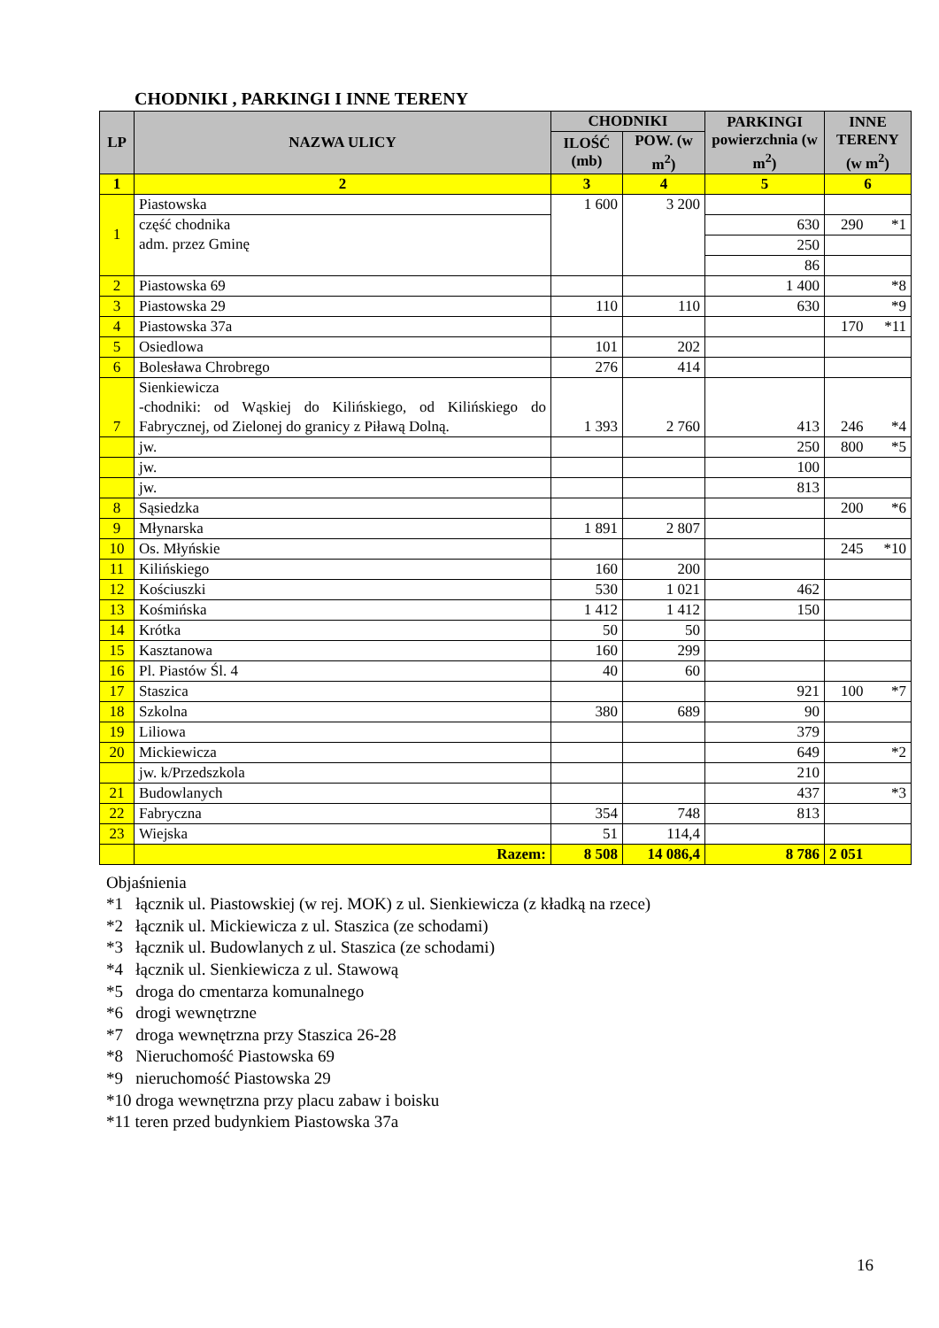CHODNIKI , PARKINGI I INNE TERENY
| LP | NAZWA ULICY | CHODNIKI | | PARKINGI powierzchnia (w m<sup>2</sup>) | INNE TERENY (w m<sup>2</sup>) | |
| --- | --- | --- | --- | --- | --- | --- |
| | | ILOŚĆ (mb) | POW. (w m<sup>2</sup>) | | | |
| 1 | 2 | 3 | 4 | 5 | 6 | |
| 1 | Piastowska | 1 600 | 3 200 | | | |
| | część chodnika adm. przez Gminę | | | | | |
| | | | | 630 | 290 | *1 |
| | | | | 250 | | |
| | | | | 86 | | |
| 2 | Piastowska 69 | | | 1 400 | | *8 |
| 3 | Piastowska 29 | 110 | 110 | 630 | | *9 |
| 4 | Piastowska 37a | | | | 170 | *11 |
| 5 | Osiedlowa | 101 | 202 | | | |
| 6 | Bolesława Chrobrego | 276 | 414 | | | |
| 7 | Sienkiewicza -chodniki: od Wąskiej do Kilińskiego, od Kilińskiego do Fabrycznej, od Zielonej do granicy z Piławą Dolną. | 1 393 | 2 760 | 413 | 246 | *4 |
| | jw. | | | 250 | 800 | *5 |
| | jw. | | | 100 | | |
| | jw. | | | 813 | | |
| 8 | Sąsiedzka | | | | 200 | *6 |
| 9 | Młynarska | 1 891 | 2 807 | | | |
| 10 | Os. Młyńskie | | | | 245 | *10 |
| 11 | Kilińskiego | 160 | 200 | | | |
| 12 | Kościuszki | 530 | 1 021 | 462 | | |
| 13 | Kośmińska | 1 412 | 1 412 | 150 | | |
| 14 | Krótka | 50 | 50 | | | |
| 15 | Kasztanowa | 160 | 299 | | | |
| 16 | Pl. Piastów Śl. 4 | 40 | 60 | | | |
| 17 | Staszica | | | 921 | 100 | *7 |
| 18 | Szkolna | 380 | 689 | 90 | | |
| 19 | Liliowa | | | 379 | | |
| 20 | Mickiewicza | | | 649 | | *2 |
| | jw. k/Przedszkola | | | 210 | | |
| 21 | Budowlanych | | | 437 | | *3 |
| 22 | Fabryczna | 354 | 748 | 813 | | |
| 23 | Wiejska | 51 | 114,4 | | | |
| | Razem: | 8 508 | 14 086,4 | 8 786 | 2 051 | |
Objaśnienia
*1 łącznik ul. Piastowskiej (w rej. MOK) z ul. Sienkiewicza (z kładką na rzece)
*2 łącznik ul. Mickiewicza z ul. Staszica (ze schodami)
*3 łącznik ul. Budowlanych z ul. Staszica (ze schodami)
*4 łącznik ul. Sienkiewicza z ul. Stawową
*5 droga do cmentarza komunalnego
*6 drogi wewnętrzne
*7 droga wewnętrzna przy Staszica 26-28
*8 Nieruchomość Piastowska 69
*9 nieruchomość Piastowska 29
*10 droga wewnętrzna przy placu zabaw i boisku
*11 teren przed budynkiem Piastowska 37a
16